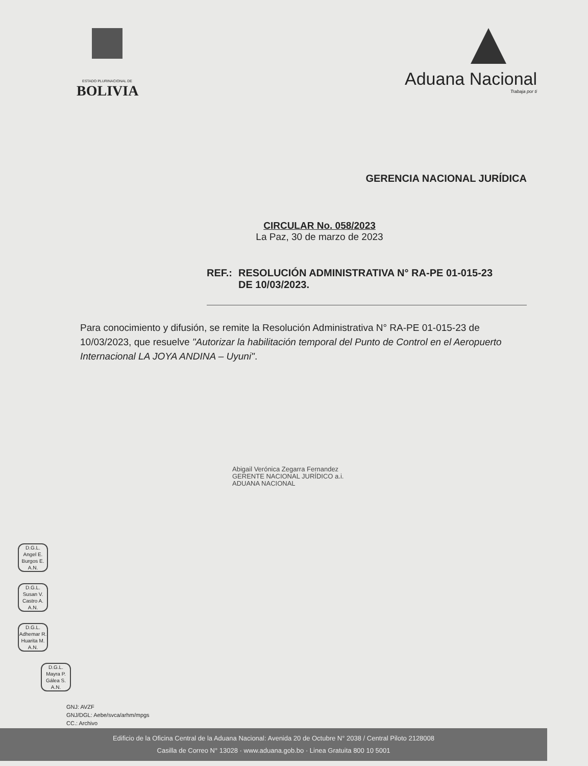ESTADO PLURINACIONAL DE
BOLIVIA
Aduana Nacional
Trabaja por ti
GERENCIA NACIONAL JURÍDICA
CIRCULAR No. 058/2023
La Paz, 30 de marzo de 2023
REF.: RESOLUCIÓN ADMINISTRATIVA N° RA-PE 01-015-23
DE 10/03/2023.
Para conocimiento y difusión, se remite la Resolución Administrativa N° RA-PE 01-015-23 de 10/03/2023, que resuelve "Autorizar la habilitación temporal del Punto de Control en el Aeropuerto Internacional LA JOYA ANDINA – Uyuni".
Abigail Verónica Zegarra Fernandez
GERENTE NACIONAL JURÍDICO a.i.
ADUANA NACIONAL
D.G.L.
Angel E.
Burgos E.
A.N.
D.G.L.
Susan V.
Castro A.
A.N.
D.G.L.
Adhemar R.
Huarita M.
A.N.
D.G.L.
Mayra P.
Gálea S.
A.N.
GNJ: AVZF
GNJ/DGL: Aebe/svca/arhm/mpgs
CC.: Archivo
Edificio de la Oficina Central de la Aduana Nacional: Avenida 20 de Octubre N° 2038 / Central Piloto 2128008
Casilla de Correo N° 13028 · www.aduana.gob.bo · Linea Gratuita 800 10 5001